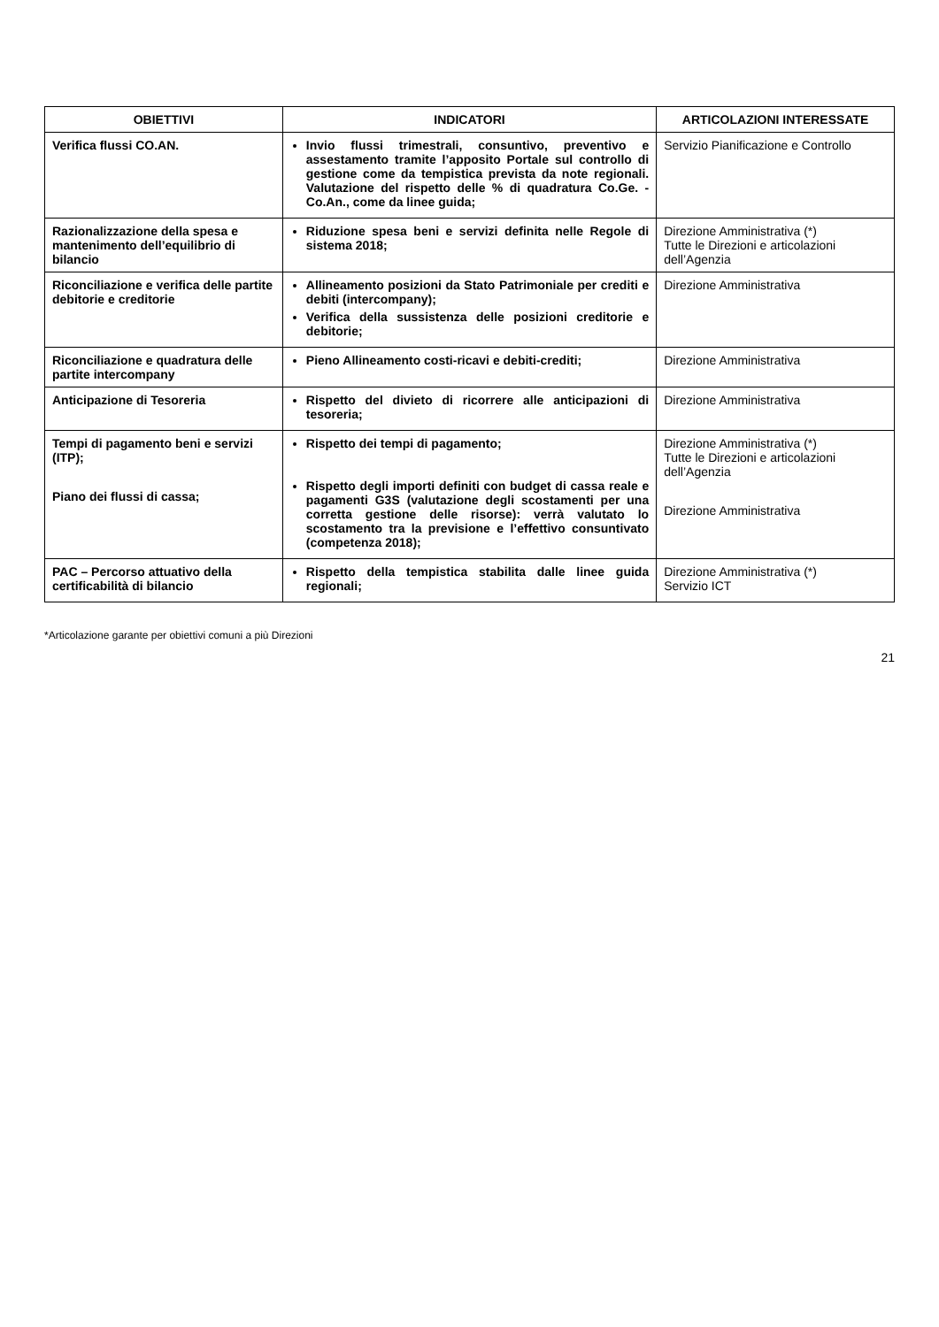| OBIETTIVI | INDICATORI | ARTICOLAZIONI INTERESSATE |
| --- | --- | --- |
| Verifica flussi CO.AN. | Invio flussi trimestrali, consuntivo, preventivo e assestamento tramite l’apposito Portale sul controllo di gestione come da tempistica prevista da note regionali. Valutazione del rispetto delle % di quadratura Co.Ge. - Co.An., come da linee guida; | Servizio Pianificazione e Controllo |
| Razionalizzazione della spesa e mantenimento dell’equilibrio di bilancio | Riduzione spesa beni e servizi definita nelle Regole di sistema 2018; | Direzione Amministrativa (*) Tutte le Direzioni e articolazioni dell’Agenzia |
| Riconciliazione e verifica delle partite debitorie e creditorie | Allineamento posizioni da Stato Patrimoniale per crediti e debiti (intercompany); Verifica della sussistenza delle posizioni creditorie e debitorie; | Direzione Amministrativa |
| Riconciliazione e quadratura delle partite intercompany | Pieno Allineamento costi-ricavi e debiti-crediti; | Direzione Amministrativa |
| Anticipazione di Tesoreria | Rispetto del divieto di ricorrere alle anticipazioni di tesoreria; | Direzione Amministrativa |
| Tempi di pagamento beni e servizi (ITP); Piano dei flussi di cassa; | Rispetto dei tempi di pagamento; Rispetto degli importi definiti con budget di cassa reale e pagamenti G3S (valutazione degli scostamenti per una corretta gestione delle risorse): verrà valutato lo scostamento tra la previsione e l’effettivo consuntivato (competenza 2018); | Direzione Amministrativa (*) Tutte le Direzioni e articolazioni dell’Agenzia Direzione Amministrativa |
| PAC – Percorso attuativo della certificabilità di bilancio | Rispetto della tempistica stabilita dalle linee guida regionali; | Direzione Amministrativa (*) Servizio ICT |
*Articolazione garante per obiettivi comuni a più Direzioni
21